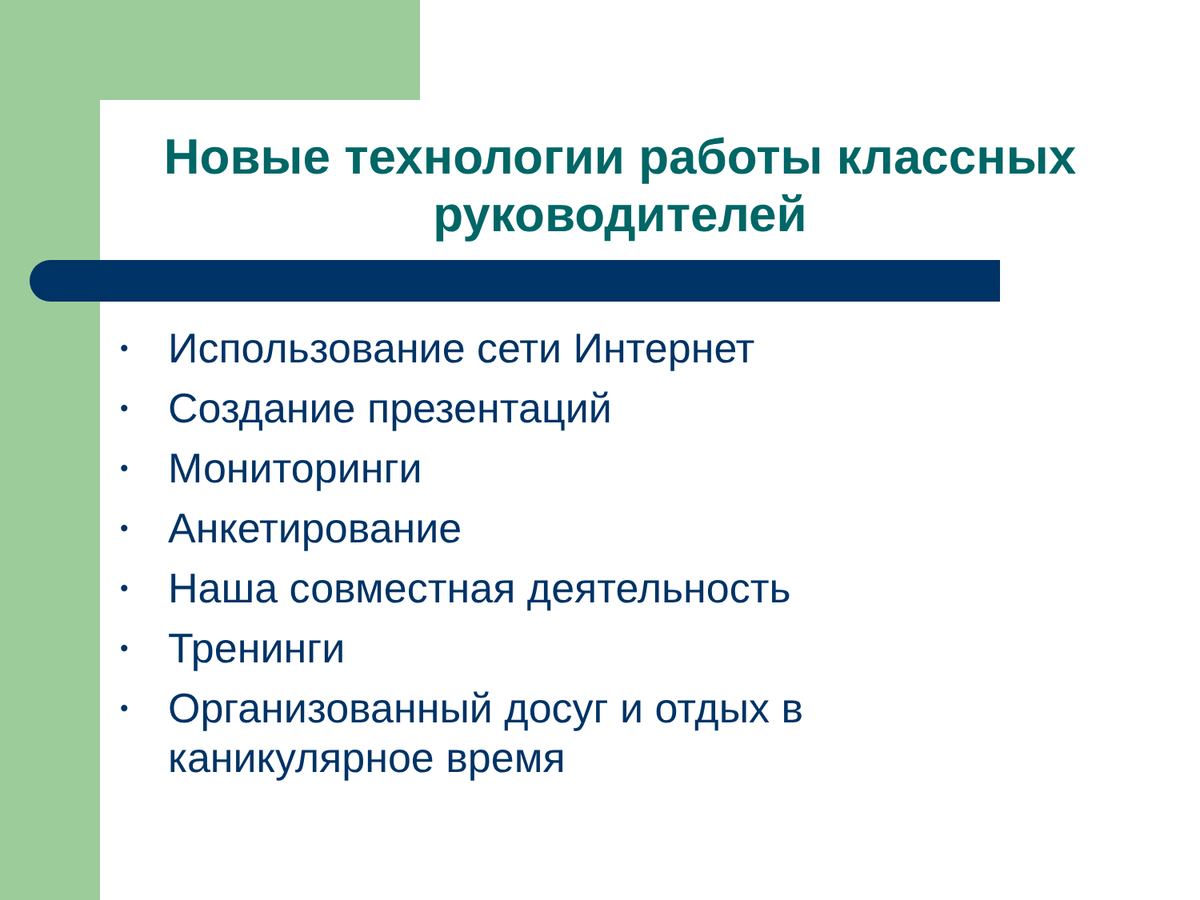Новые технологии работы классных руководителей
• Использование сети Интернет
• Создание презентаций
• Мониторинги
• Анкетирование
• Наша совместная деятельность
• Тренинги
• Организованный досуг и отдых в каникулярное время